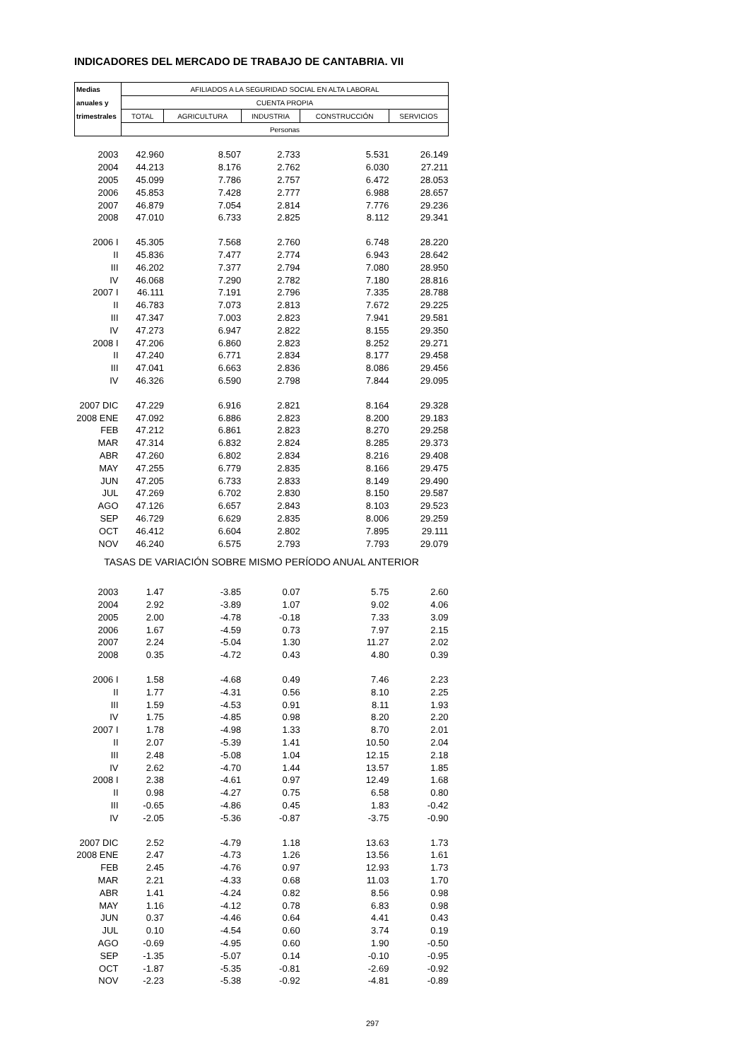INDICADORES DEL MERCADO DE TRABAJO DE CANTABRIA. VII
| Medias | AFILIADOS A LA SEGURIDAD SOCIAL EN ALTA LABORAL | | | | |
| anuales y | CUENTA PROPIA | | | | |
| trimestrales | TOTAL | AGRICULTURA | INDUSTRIA | CONSTRUCCIÓN | SERVICIOS |
| | Personas | | | | |
| 2003 | 42.960 | 8.507 | 2.733 | 5.531 | 26.149 |
| 2004 | 44.213 | 8.176 | 2.762 | 6.030 | 27.211 |
| 2005 | 45.099 | 7.786 | 2.757 | 6.472 | 28.053 |
| 2006 | 45.853 | 7.428 | 2.777 | 6.988 | 28.657 |
| 2007 | 46.879 | 7.054 | 2.814 | 7.776 | 29.236 |
| 2008 | 47.010 | 6.733 | 2.825 | 8.112 | 29.341 |
| 2006 I | 45.305 | 7.568 | 2.760 | 6.748 | 28.220 |
| II | 45.836 | 7.477 | 2.774 | 6.943 | 28.642 |
| III | 46.202 | 7.377 | 2.794 | 7.080 | 28.950 |
| IV | 46.068 | 7.290 | 2.782 | 7.180 | 28.816 |
| 2007 I | 46.111 | 7.191 | 2.796 | 7.335 | 28.788 |
| II | 46.783 | 7.073 | 2.813 | 7.672 | 29.225 |
| III | 47.347 | 7.003 | 2.823 | 7.941 | 29.581 |
| IV | 47.273 | 6.947 | 2.822 | 8.155 | 29.350 |
| 2008 I | 47.206 | 6.860 | 2.823 | 8.252 | 29.271 |
| II | 47.240 | 6.771 | 2.834 | 8.177 | 29.458 |
| III | 47.041 | 6.663 | 2.836 | 8.086 | 29.456 |
| IV | 46.326 | 6.590 | 2.798 | 7.844 | 29.095 |
| 2007 DIC | 47.229 | 6.916 | 2.821 | 8.164 | 29.328 |
| 2008 ENE | 47.092 | 6.886 | 2.823 | 8.200 | 29.183 |
| FEB | 47.212 | 6.861 | 2.823 | 8.270 | 29.258 |
| MAR | 47.314 | 6.832 | 2.824 | 8.285 | 29.373 |
| ABR | 47.260 | 6.802 | 2.834 | 8.216 | 29.408 |
| MAY | 47.255 | 6.779 | 2.835 | 8.166 | 29.475 |
| JUN | 47.205 | 6.733 | 2.833 | 8.149 | 29.490 |
| JUL | 47.269 | 6.702 | 2.830 | 8.150 | 29.587 |
| AGO | 47.126 | 6.657 | 2.843 | 8.103 | 29.523 |
| SEP | 46.729 | 6.629 | 2.835 | 8.006 | 29.259 |
| OCT | 46.412 | 6.604 | 2.802 | 7.895 | 29.111 |
| NOV | 46.240 | 6.575 | 2.793 | 7.793 | 29.079 |
| TASAS DE VARIACIÓN SOBRE MISMO PERÍODO ANUAL ANTERIOR | | | | | |
| 2003 | 1.47 | -3.85 | 0.07 | 5.75 | 2.60 |
| 2004 | 2.92 | -3.89 | 1.07 | 9.02 | 4.06 |
| 2005 | 2.00 | -4.78 | -0.18 | 7.33 | 3.09 |
| 2006 | 1.67 | -4.59 | 0.73 | 7.97 | 2.15 |
| 2007 | 2.24 | -5.04 | 1.30 | 11.27 | 2.02 |
| 2008 | 0.35 | -4.72 | 0.43 | 4.80 | 0.39 |
| 2006 I | 1.58 | -4.68 | 0.49 | 7.46 | 2.23 |
| II | 1.77 | -4.31 | 0.56 | 8.10 | 2.25 |
| III | 1.59 | -4.53 | 0.91 | 8.11 | 1.93 |
| IV | 1.75 | -4.85 | 0.98 | 8.20 | 2.20 |
| 2007 I | 1.78 | -4.98 | 1.33 | 8.70 | 2.01 |
| II | 2.07 | -5.39 | 1.41 | 10.50 | 2.04 |
| III | 2.48 | -5.08 | 1.04 | 12.15 | 2.18 |
| IV | 2.62 | -4.70 | 1.44 | 13.57 | 1.85 |
| 2008 I | 2.38 | -4.61 | 0.97 | 12.49 | 1.68 |
| II | 0.98 | -4.27 | 0.75 | 6.58 | 0.80 |
| III | -0.65 | -4.86 | 0.45 | 1.83 | -0.42 |
| IV | -2.05 | -5.36 | -0.87 | -3.75 | -0.90 |
| 2007 DIC | 2.52 | -4.79 | 1.18 | 13.63 | 1.73 |
| 2008 ENE | 2.47 | -4.73 | 1.26 | 13.56 | 1.61 |
| FEB | 2.45 | -4.76 | 0.97 | 12.93 | 1.73 |
| MAR | 2.21 | -4.33 | 0.68 | 11.03 | 1.70 |
| ABR | 1.41 | -4.24 | 0.82 | 8.56 | 0.98 |
| MAY | 1.16 | -4.12 | 0.78 | 6.83 | 0.98 |
| JUN | 0.37 | -4.46 | 0.64 | 4.41 | 0.43 |
| JUL | 0.10 | -4.54 | 0.60 | 3.74 | 0.19 |
| AGO | -0.69 | -4.95 | 0.60 | 1.90 | -0.50 |
| SEP | -1.35 | -5.07 | 0.14 | -0.10 | -0.95 |
| OCT | -1.87 | -5.35 | -0.81 | -2.69 | -0.92 |
| NOV | -2.23 | -5.38 | -0.92 | -4.81 | -0.89 |
297